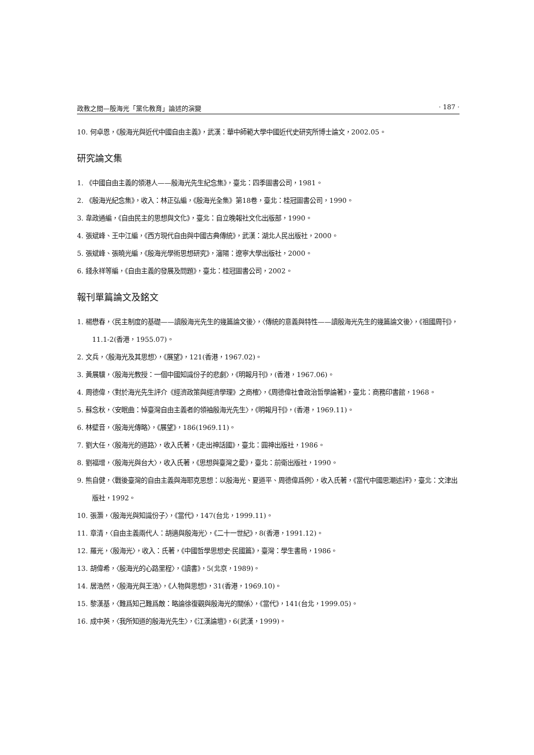政教之間—殷海光「黨化教育」論述的演變 · 187 ·
10. 何卓恩，《殷海光與近代中國自由主義》，武漢：華中師範大學中國近代史研究所博士論文，2002.05。
研究論文集
1. 《中國自由主義的領港人——殷海光先生紀念集》，臺北：四季圖書公司，1981。
2. 《殷海光紀念集》，收入：林正弘編，《殷海光全集》第18卷，臺北：桂冠圖書公司，1990。
3. 韋政通編，《自由民主的思想與文化》，臺北：自立晚報社文化出版部，1990。
4. 張斌峰、王中江編，《西方現代自由與中國古典傳統》，武漢：湖北人民出版社，2000。
5. 張斌峰、張曉光編，《殷海光學術思想研究》，瀋陽：遼寧大學出版社，2000。
6. 錢永祥等編，《自由主義的發展及問題》，臺北：桂冠圖書公司，2002。
報刊單篇論文及銘文
1. 楊懋春，〈民主制度的基礎——讀殷海光先生的幾篇論文後〉，〈傳統的意義與特性——讀殷海光先生的幾篇論文後〉，《祖國周刊》，11.1-2(香港，1955.07)。
2. 文兵，〈殷海光及其思想〉，《展望》，121(香港，1967.02)。
3. 黃展驥，〈殷海光教授：一個中國知識份子的悲劇〉，《明報月刊》，(香港，1967.06)。
4. 周德偉，〈對於海光先生評介《經濟政策與經濟學理》之商榷〉，《周德偉社會政治哲學論著》，臺北：商務印書館，1968。
5. 蘇念秋，〈安眠曲：悼臺灣自由主義者的領袖殷海光先生〉，《明報月刊》，(香港，1969.11)。
6. 林壁音，〈殷海光傳略〉，《展望》，186(1969.11)。
7. 劉大任，〈殷海光的道路〉，收入氏著，《走出神話國》，臺北：圓神出版社，1986。
8. 劉福增，〈殷海光與台大〉，收入氏著，《思想與臺灣之愛》，臺北：前衛出版社，1990。
9. 熊自健，〈戰後臺灣的自由主義與海耶克思想：以殷海光、夏道平、周德偉爲例〉，收入氏著，《當代中國思潮述評》，臺北：文津出版社，1992。
10. 張灝，〈殷海光與知識份子〉，《當代》，147(台北，1999.11)。
11. 章清，〈自由主義兩代人：胡適與殷海光〉，《二十一世紀》，8(香港，1991.12)。
12. 羅光，〈殷海光〉，收入：氏著，《中國哲學思想史·民國篇》，臺灣：學生書局，1986。
13. 胡偉希，〈殷海光的心路里程〉，《讀書》，5(北京，1989)。
14. 居浩然，〈殷海光與王浩〉，《人物與思想》，31(香港，1969.10)。
15. 黎漢基，〈難爲知己難爲敵：略論徐復觀與殷海光的關係〉，《當代》，141(台北，1999.05)。
16. 成中英，〈我所知道的殷海光先生〉，《江漢論壇》，6(武漢，1999)。